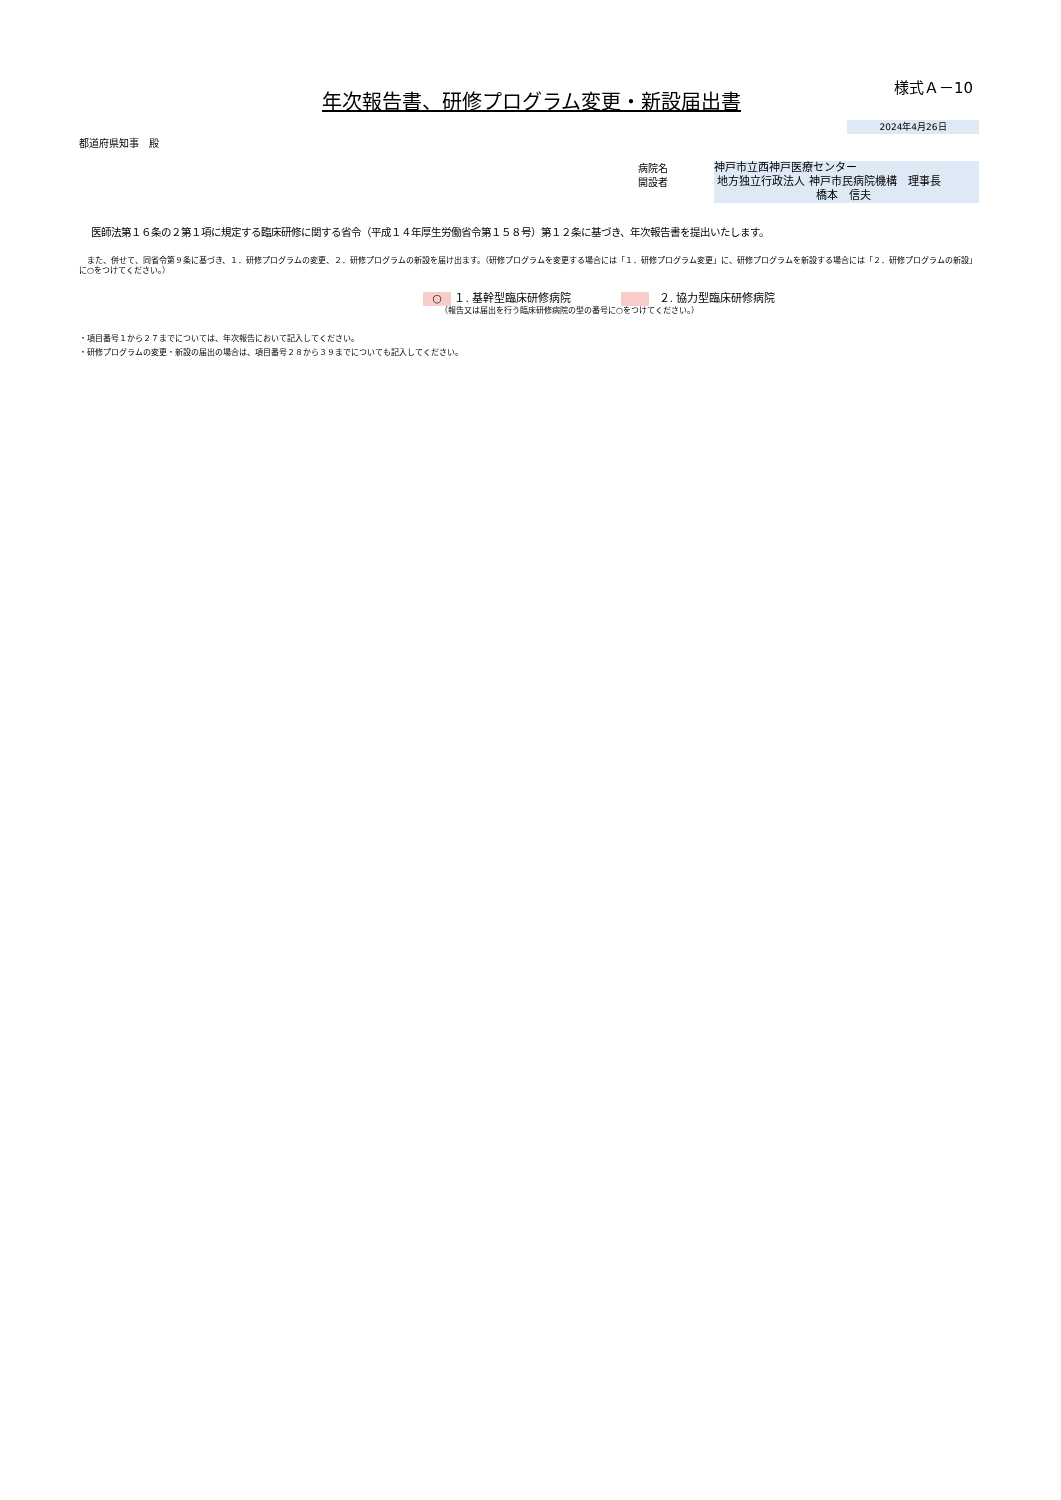年次報告書、研修プログラム変更・新設届出書
様式Ａ－10
2024年4月26日
都道府県知事　殿
病院名
開設者
神戸市立西神戸医療センター
地方独立行政法人 神戸市民病院機構　理事長
橋本　信夫
医師法第１６条の２第１項に規定する臨床研修に関する省令（平成１４年厚生労働省令第１５８号）第１２条に基づき、年次報告書を提出いたします。
　また、併せて、同省令第９条に基づき、１．研修プログラムの変更、２．研修プログラムの新設を届け出ます。（研修プログラムを変更する場合には「１．研修プログラム変更」に、研修プログラムを新設する場合には「２．研修プログラムの新設」に○をつけてください。）
○ １. 基幹型臨床研修病院 ２. 協力型臨床研修病院
（報告又は届出を行う臨床研修病院の型の番号に○をつけてください。）
・項目番号１から２７までについては、年次報告において記入してください。
・研修プログラムの変更・新設の届出の場合は、項目番号２８から３９までについても記入してください。